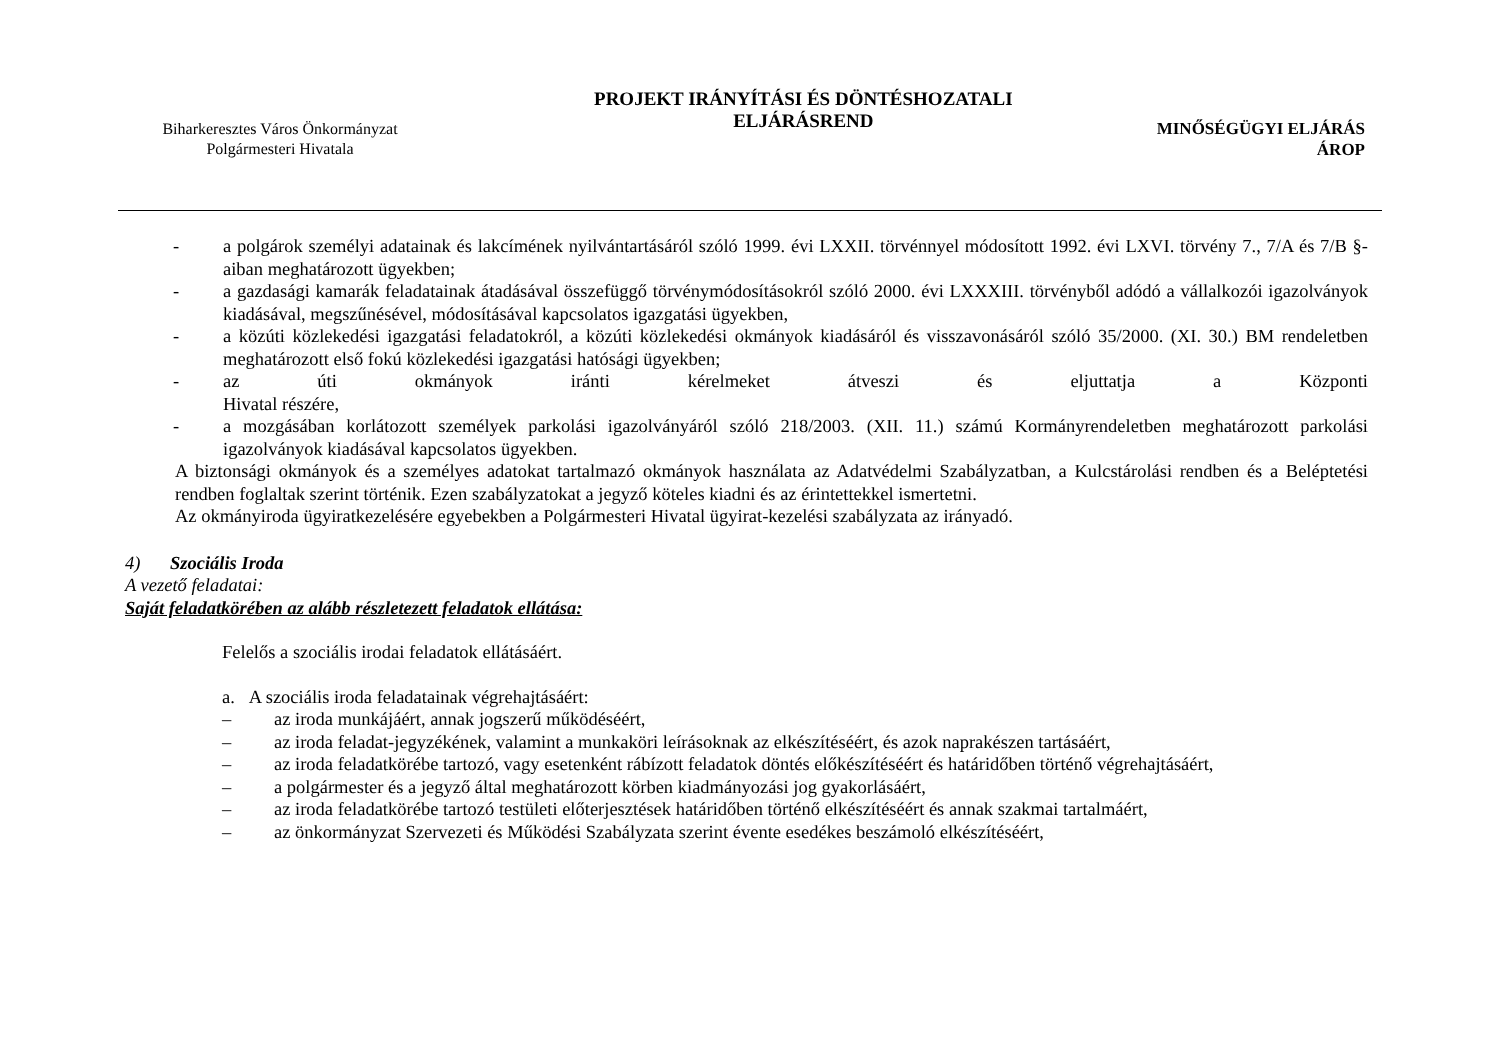Biharkeresztes Város Önkormányzat
Polgármesteri Hivatala
PROJEKT IRÁNYÍTÁSI ÉS DÖNTÉSHOZATALI
ELJÁRÁSREND
MINŐSÉGÜGYI ELJÁRÁS
ÁROP
- a polgárok személyi adatainak és lakcímének nyilvántartásáról szóló 1999. évi LXXII. törvénnyel módosított 1992. évi LXVI. törvény 7., 7/A és 7/B §-aiban meghatározott ügyekben;
- a gazdasági kamarák feladatainak átadásával összefüggő törvénymódosításokról szóló 2000. évi LXXXIII. törvényből adódó a vállalkozói igazolványok kiadásával, megszűnésével, módosításával kapcsolatos igazgatási ügyekben,
- a közúti közlekedési igazgatási feladatokról, a közúti közlekedési okmányok kiadásáról és visszavonásáról szóló 35/2000. (XI. 30.) BM rendeletben meghatározott első fokú közlekedési igazgatási hatósági ügyekben;
- az úti okmányok iránti kérelmeket átveszi és eljuttatja a Központi
Hivatal részére,
- a mozgásában korlátozott személyek parkolási igazolványáról szóló 218/2003. (XII. 11.) számú Kormányrendeletben meghatározott parkolási igazolványok kiadásával kapcsolatos ügyekben.
A biztonsági okmányok és a személyes adatokat tartalmazó okmányok használata az Adatvédelmi Szabályzatban, a Kulcstárolási rendben és a Beléptetési rendben foglaltak szerint történik. Ezen szabályzatokat a jegyző köteles kiadni és az érintettekkel ismertetni.
Az okmányiroda ügyiratkezelésére egyebekben a Polgármesteri Hivatal ügyirat-kezelési szabályzata az irányadó.
4) Szociális Iroda
A vezető feladatai:
Saját feladatkörében az alább részletezett feladatok ellátása:
Felelős a szociális irodai feladatok ellátásáért.
a. A szociális iroda feladatainak végrehajtásáért:
– az iroda munkájáért, annak jogszerű működéséért,
– az iroda feladat-jegyzékének, valamint a munkaköri leírásoknak az elkészítéséért, és azok naprakészen tartásáért,
– az iroda feladatkörébe tartozó, vagy esetenként rábízott feladatok döntés előkészítéséért és határidőben történő végrehajtásáért,
– a polgármester és a jegyző által meghatározott körben kiadmányozási jog gyakorlásáért,
– az iroda feladatkörébe tartozó testületi előterjesztések határidőben történő elkészítéséért és annak szakmai tartalmáért,
– az önkormányzat Szervezeti és Működési Szabályzata szerint évente esedékes beszámoló elkészítéséért,